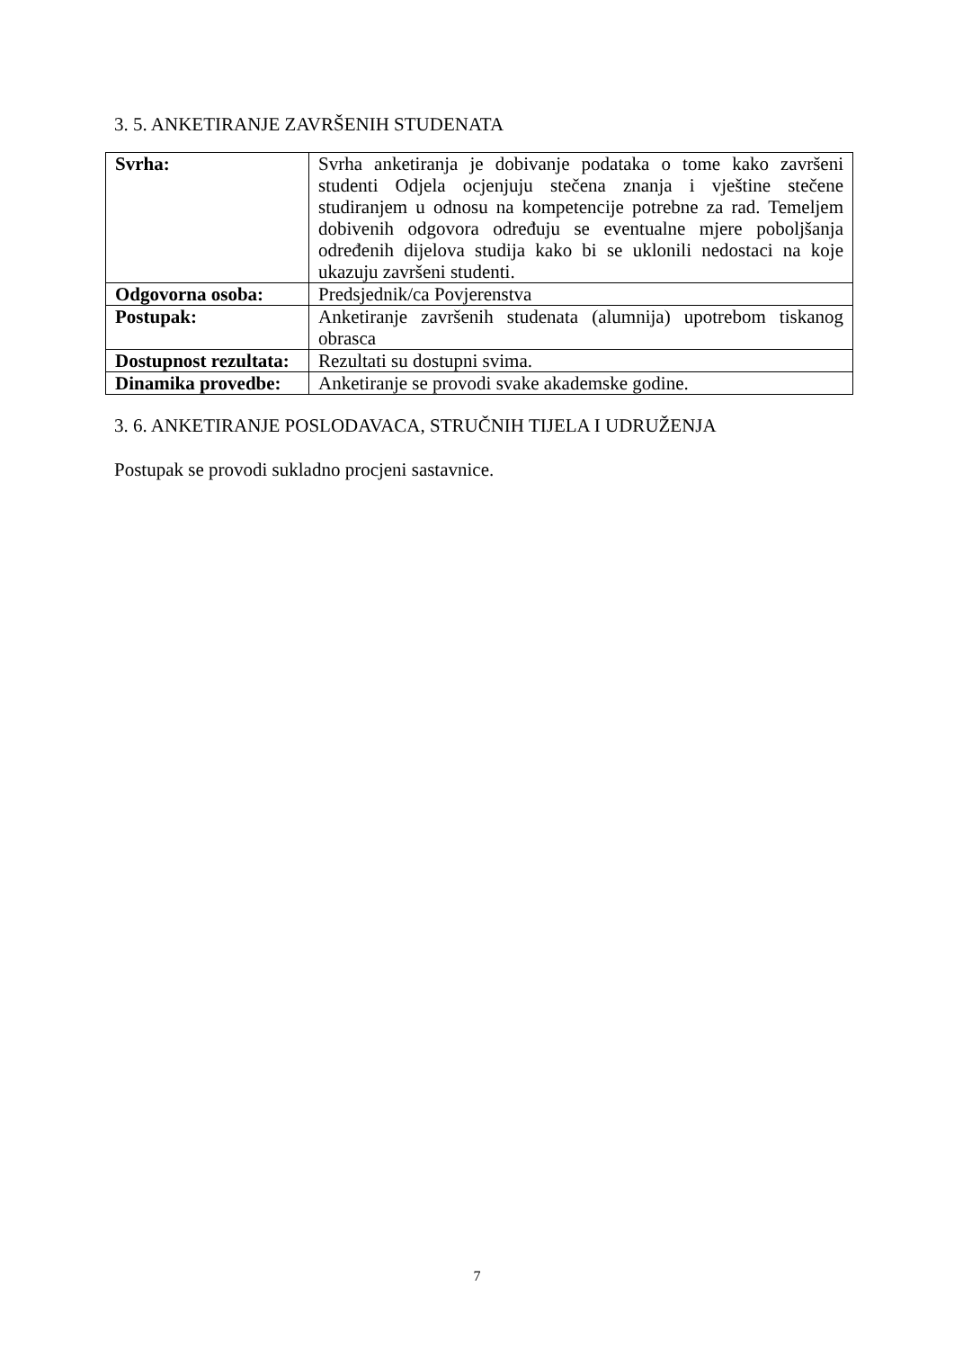3. 5. ANKETIRANJE ZAVRŠENIH STUDENATA
| Svrha: | Svrha anketiranja je dobivanje podataka o tome kako završeni studenti Odjela ocjenjuju stečena znanja i vještine stečene studiranjem u odnosu na kompetencije potrebne za rad. Temeljem dobivenih odgovora određuju se eventualne mjere poboljšanja određenih dijelova studija kako bi se uklonili nedostaci na koje ukazuju završeni studenti. |
| Odgovorna osoba: | Predsjednik/ca Povjerenstva |
| Postupak: | Anketiranje završenih studenata (alumnija) upotrebom tiskanog obrasca |
| Dostupnost rezultata: | Rezultati su dostupni svima. |
| Dinamika provedbe: | Anketiranje se provodi svake akademske godine. |
3. 6. ANKETIRANJE POSLODAVACA, STRUČNIH TIJELA I UDRUŽENJA
Postupak se provodi sukladno procjeni sastavnice.
7